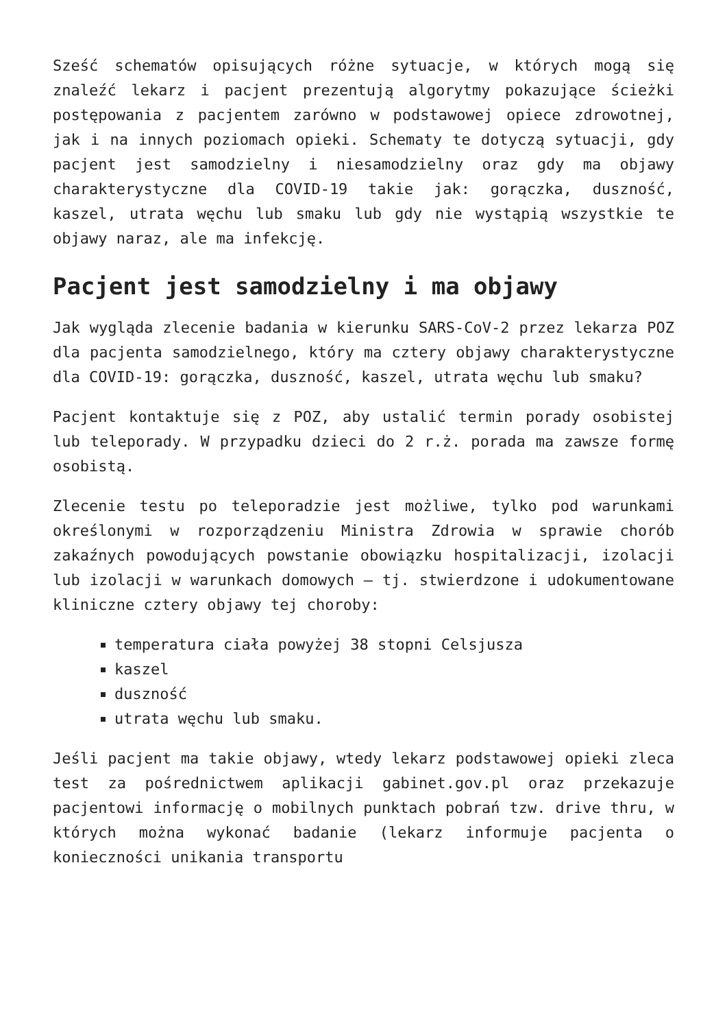Sześć schematów opisujących różne sytuacje, w których mogą się znaleźć lekarz i pacjent prezentują algorytmy pokazujące ścieżki postępowania z pacjentem zarówno w podstawowej opiece zdrowotnej, jak i na innych poziomach opieki. Schematy te dotyczą sytuacji, gdy pacjent jest samodzielny i niesamodzielny oraz gdy ma objawy charakterystyczne dla COVID-19 takie jak: gorączka, duszność, kaszel, utrata węchu lub smaku lub gdy nie wystąpią wszystkie te objawy naraz, ale ma infekcję.
Pacjent jest samodzielny i ma objawy
Jak wygląda zlecenie badania w kierunku SARS-CoV-2 przez lekarza POZ dla pacjenta samodzielnego, który ma cztery objawy charakterystyczne dla COVID-19: gorączka, duszność, kaszel, utrata węchu lub smaku?
Pacjent kontaktuje się z POZ, aby ustalić termin porady osobistej lub teleporady. W przypadku dzieci do 2 r.ż. porada ma zawsze formę osobistą.
Zlecenie testu po teleporadzie jest możliwe, tylko pod warunkami określonymi w rozporządzeniu Ministra Zdrowia w sprawie chorób zakaźnych powodujących powstanie obowiązku hospitalizacji, izolacji lub izolacji w warunkach domowych – tj. stwierdzone i udokumentowane kliniczne cztery objawy tej choroby:
temperatura ciała powyżej 38 stopni Celsjusza
kaszel
duszność
utrata węchu lub smaku.
Jeśli pacjent ma takie objawy, wtedy lekarz podstawowej opieki zleca test za pośrednictwem aplikacji gabinet.gov.pl oraz przekazuje pacjentowi informację o mobilnych punktach pobrań tzw. drive thru, w których można wykonać badanie (lekarz informuje pacjenta o konieczności unikania transportu